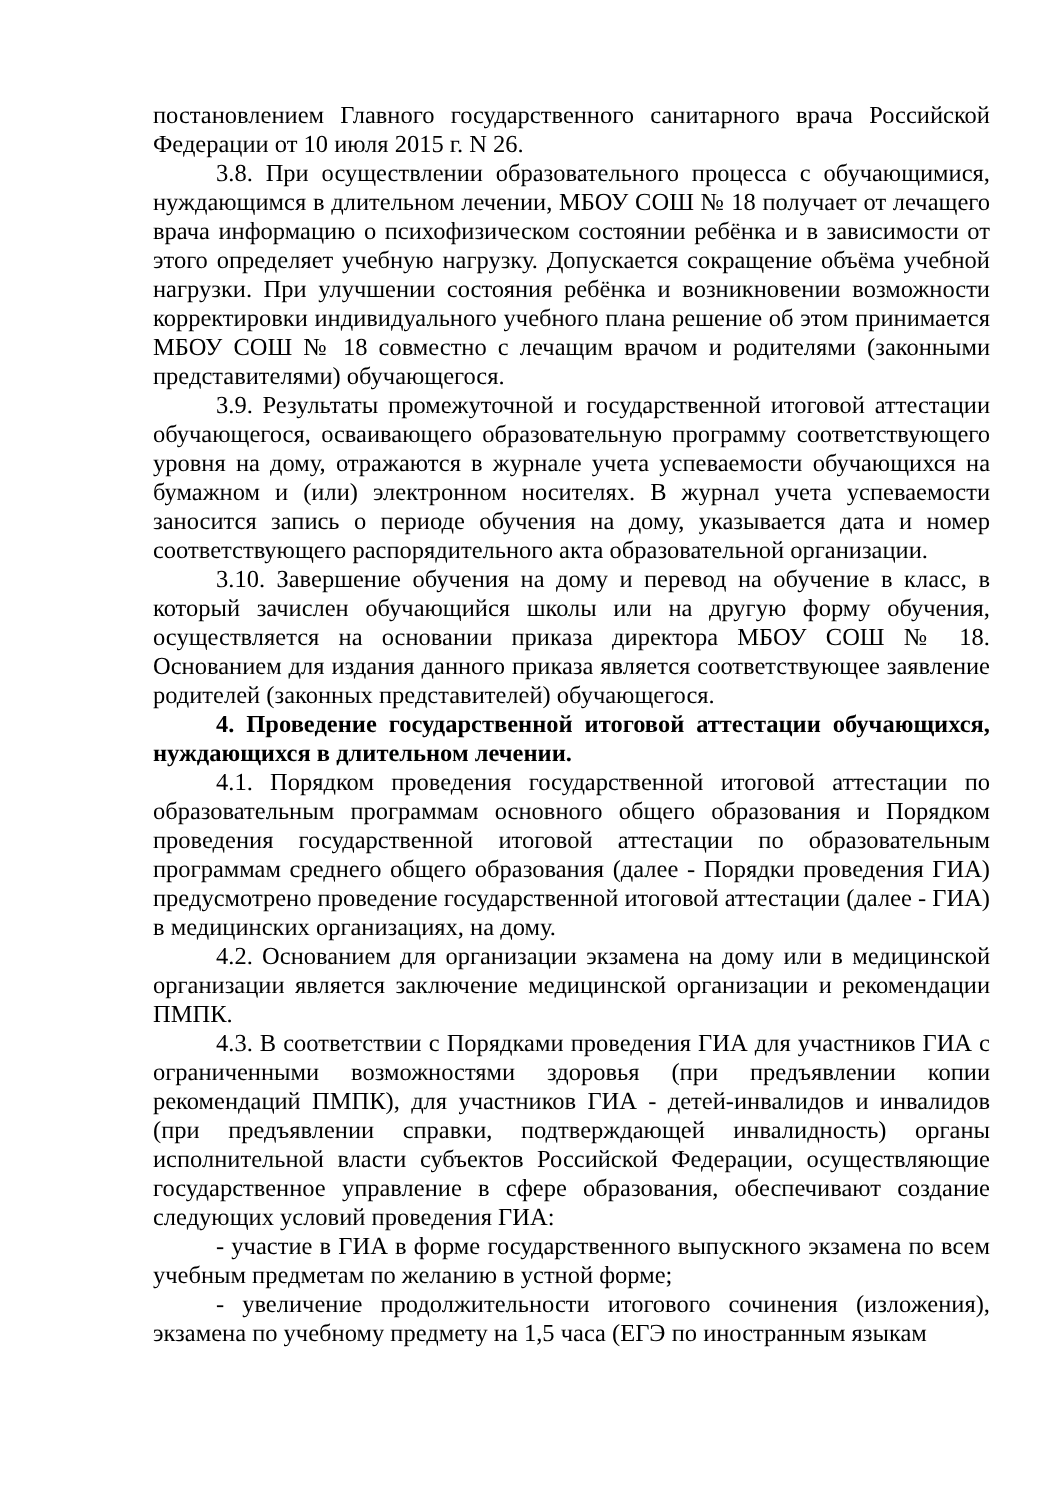постановлением Главного государственного санитарного врача Российской Федерации от 10 июля 2015 г. N 26.
3.8. При осуществлении образовательного процесса с обучающимися, нуждающимся в длительном лечении, МБОУ СОШ № 18 получает от лечащего врача информацию о психофизическом состоянии ребёнка и в зависимости от этого определяет учебную нагрузку. Допускается сокращение объёма учебной нагрузки. При улучшении состояния ребёнка и возникновении возможности корректировки индивидуального учебного плана решение об этом принимается МБОУ СОШ № 18 совместно с лечащим врачом и родителями (законными представителями) обучающегося.
3.9. Результаты промежуточной и государственной итоговой аттестации обучающегося, осваивающего образовательную программу соответствующего уровня на дому, отражаются в журнале учета успеваемости обучающихся на бумажном и (или) электронном носителях. В журнал учета успеваемости заносится запись о периоде обучения на дому, указывается дата и номер соответствующего распорядительного акта образовательной организации.
3.10. Завершение обучения на дому и перевод на обучение в класс, в который зачислен обучающийся школы или на другую форму обучения, осуществляется на основании приказа директора МБОУ СОШ № 18. Основанием для издания данного приказа является соответствующее заявление родителей (законных представителей) обучающегося.
4. Проведение государственной итоговой аттестации обучающихся, нуждающихся в длительном лечении.
4.1. Порядком проведения государственной итоговой аттестации по образовательным программам основного общего образования и Порядком проведения государственной итоговой аттестации по образовательным программам среднего общего образования (далее - Порядки проведения ГИА) предусмотрено проведение государственной итоговой аттестации (далее - ГИА) в медицинских организациях, на дому.
4.2. Основанием для организации экзамена на дому или в медицинской организации является заключение медицинской организации и рекомендации ПМПК.
4.3. В соответствии с Порядками проведения ГИА для участников ГИА с ограниченными возможностями здоровья (при предъявлении копии рекомендаций ПМПК), для участников ГИА - детей-инвалидов и инвалидов (при предъявлении справки, подтверждающей инвалидность) органы исполнительной власти субъектов Российской Федерации, осуществляющие государственное управление в сфере образования, обеспечивают создание следующих условий проведения ГИА:
- участие в ГИА в форме государственного выпускного экзамена по всем учебным предметам по желанию в устной форме;
- увеличение продолжительности итогового сочинения (изложения), экзамена по учебному предмету на 1,5 часа (ЕГЭ по иностранным языкам